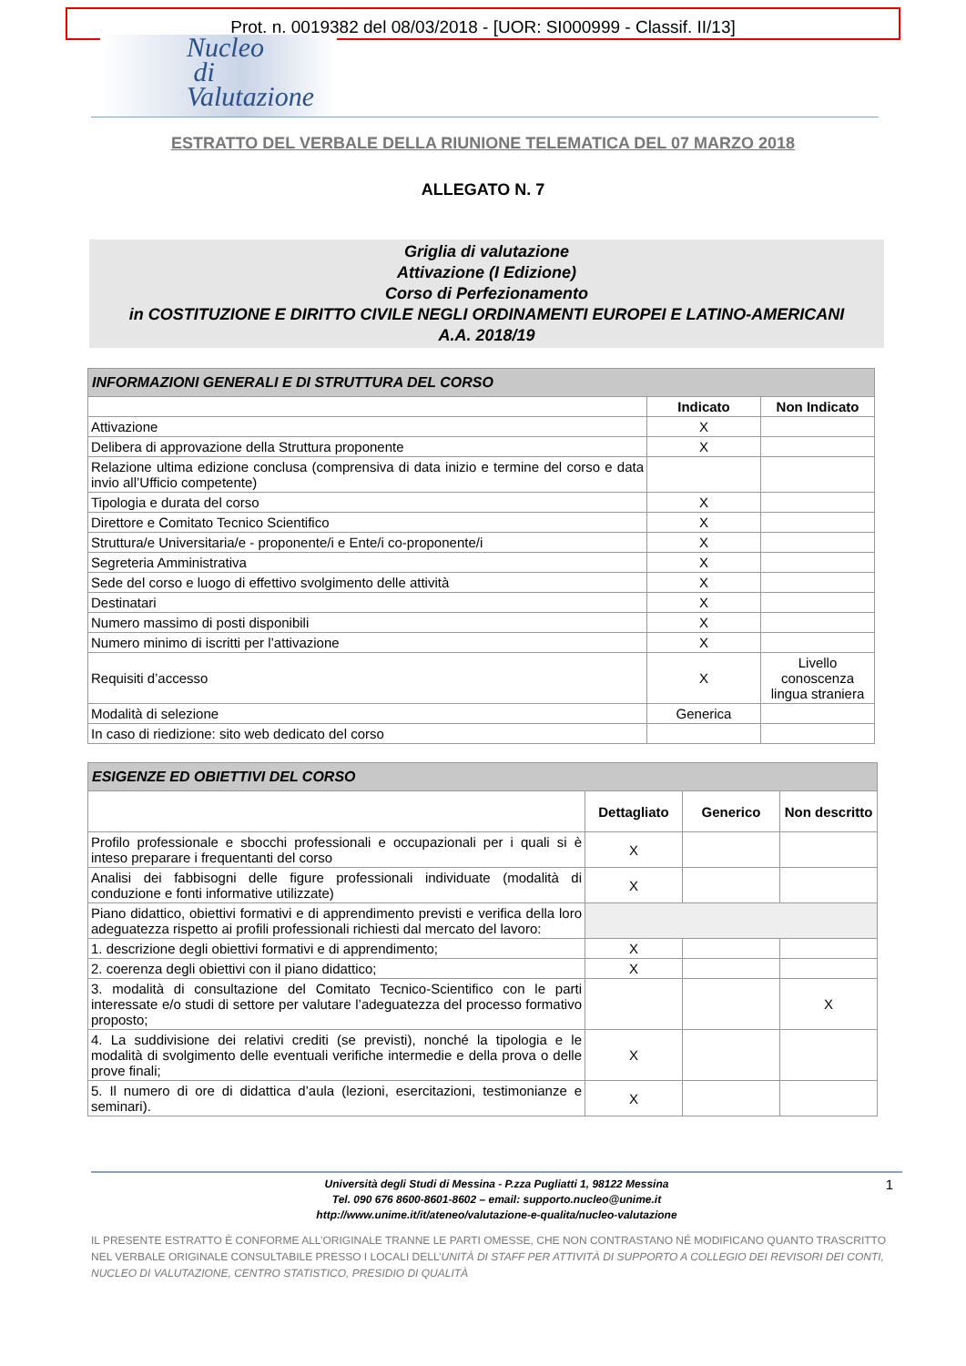Prot. n. 0019382 del 08/03/2018 - [UOR: SI000999 - Classif. II/13]
Nucleo
di
Valutazione
ESTRATTO DEL VERBALE DELLA RIUNIONE TELEMATICA DEL 07 MARZO 2018
ALLEGATO N. 7
Griglia di valutazione
Attivazione (I Edizione)
Corso di Perfezionamento
in COSTITUZIONE E DIRITTO CIVILE NEGLI ORDINAMENTI EUROPEI E LATINO-AMERICANI
A.A. 2018/19
| INFORMAZIONI GENERALI E DI STRUTTURA DEL CORSO | | |
| --- | --- | --- |
| | Indicato | Non Indicato |
| Attivazione | X | |
| Delibera di approvazione della Struttura proponente | X | |
| Relazione ultima edizione conclusa (comprensiva di data inizio e termine del corso e data invio all’Ufficio competente) | | |
| Tipologia e durata del corso | X | |
| Direttore e Comitato Tecnico Scientifico | X | |
| Struttura/e Universitaria/e - proponente/i e Ente/i co-proponente/i | X | |
| Segreteria Amministrativa | X | |
| Sede del corso e luogo di effettivo svolgimento delle attività | X | |
| Destinatari | X | |
| Numero massimo di posti disponibili | X | |
| Numero minimo di iscritti per l’attivazione | X | |
| Requisiti d’accesso | X | Livello conoscenza lingua straniera |
| Modalità di selezione | Generica | |
| In caso di riedizione: sito web dedicato del corso | | |
| ESIGENZE ED OBIETTIVI DEL CORSO | | | |
| --- | --- | --- | --- |
| | Dettagliato | Generico | Non descritto |
| Profilo professionale e sbocchi professionali e occupazionali per i quali si è inteso preparare i frequentanti del corso | X | | |
| Analisi dei fabbisogni delle figure professionali individuate (modalità di conduzione e fonti informative utilizzate) | X | | |
| Piano didattico, obiettivi formativi e di apprendimento previsti e verifica della loro adeguatezza rispetto ai profili professionali richiesti dal mercato del lavoro: | | | |
| 1. descrizione degli obiettivi formativi e di apprendimento; | X | | |
| 2. coerenza degli obiettivi con il piano didattico; | X | | |
| 3. modalità di consultazione del Comitato Tecnico-Scientifico con le parti interessate e/o studi di settore per valutare l’adeguatezza del processo formativo proposto; | | | X |
| 4. La suddivisione dei relativi crediti (se previsti), nonché la tipologia e le modalità di svolgimento delle eventuali verifiche intermedie e della prova o delle prove finali; | X | | |
| 5. Il numero di ore di didattica d’aula (lezioni, esercitazioni, testimonianze e seminari). | X | | |
Università degli Studi di Messina - P.zza Pugliatti 1, 98122 Messina
Tel. 090 676 8600-8601-8602 – email: supporto.nucleo@unime.it
http://www.unime.it/it/ateneo/valutazione-e-qualita/nucleo-valutazione
1
IL PRESENTE ESTRATTO È CONFORME ALL’ORIGINALE TRANNE LE PARTI OMESSE, CHE NON CONTRASTANO NÉ MODIFICANO QUANTO TRASCRITTO NEL VERBALE ORIGINALE CONSULTABILE PRESSO I LOCALI DELL’UNITÀ DI STAFF PER ATTIVITÀ DI SUPPORTO A COLLEGIO DEI REVISORI DEI CONTI, NUCLEO DI VALUTAZIONE, CENTRO STATISTICO, PRESIDIO DI QUALITÀ